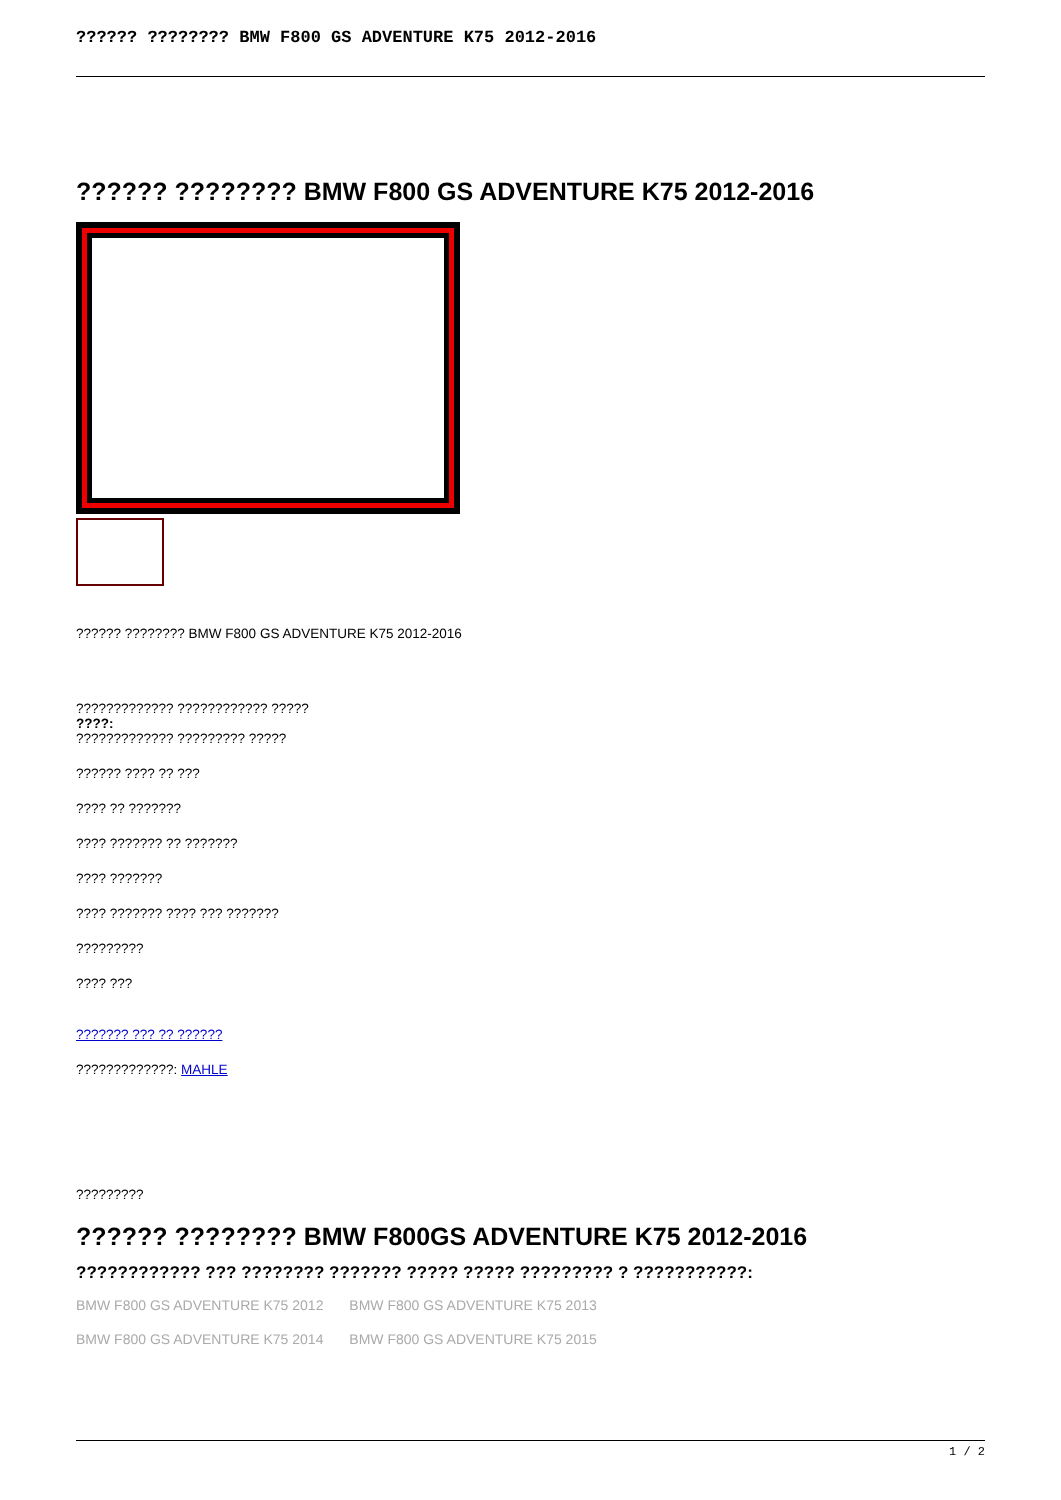?????? ???????? BMW F800 GS ADVENTURE K75 2012-2016
?????? ???????? BMW F800 GS ADVENTURE K75 2012-2016
?????? ???????? BMW F800 GS ADVENTURE K75 2012-2016
????????????? ???????????? ?????
????:
????????????? ????????? ?????
?????? ???? ?? ???
???? ?? ???????
???? ??????? ?? ???????
???? ???????
???? ??????? ???? ??? ???????
?????????
???? ???
??????? ??? ?? ??????
?????????????: MAHLE
?????????
?????? ???????? BMW F800GS ADVENTURE K75 2012-2016
???????????? ??? ???????? ??????? ????? ????? ????????? ? ???????????:
BMW F800 GS ADVENTURE K75 2012 BMW F800 GS ADVENTURE K75 2013
BMW F800 GS ADVENTURE K75 2014 BMW F800 GS ADVENTURE K75 2015
1 / 2